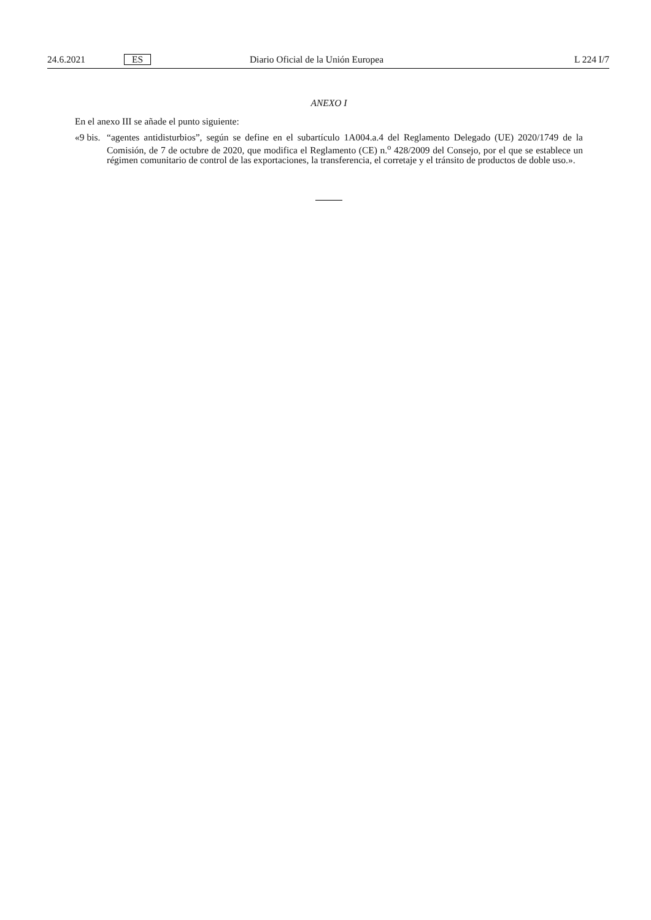24.6.2021 ES Diario Oficial de la Unión Europea L 224 I/7
ANEXO I
En el anexo III se añade el punto siguiente:
«9 bis. “agentes antidisturbios”, según se define en el subartículo 1A004.a.4 del Reglamento Delegado (UE) 2020/1749 de la Comisión, de 7 de octubre de 2020, que modifica el Reglamento (CE) n.<sup>o</sup> 428/2009 del Consejo, por el que se establece un régimen comunitario de control de las exportaciones, la transferencia, el corretaje y el tránsito de productos de doble uso.».